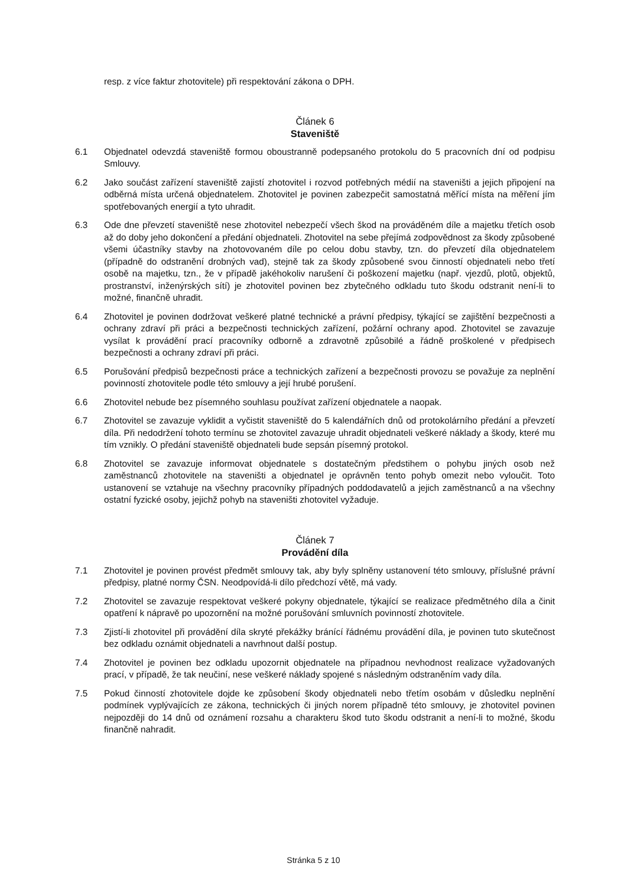resp. z více faktur zhotovitele) při respektování zákona o DPH.
Článek 6
Staveniště
6.1 Objednatel odevzdá staveniště formou oboustranně podepsaného protokolu do 5 pracovních dní od podpisu Smlouvy.
6.2 Jako součást zařízení staveniště zajistí zhotovitel i rozvod potřebných médií na staveništi a jejich připojení na odběrná místa určená objednatelem. Zhotovitel je povinen zabezpečit samostatná měřící místa na měření jím spotřebovaných energií a tyto uhradit.
6.3 Ode dne převzetí staveniště nese zhotovitel nebezpečí všech škod na prováděném díle a majetku třetích osob až do doby jeho dokončení a předání objednateli. Zhotovitel na sebe přejímá zodpovědnost za škody způsobené všemi účastníky stavby na zhotovovaném díle po celou dobu stavby, tzn. do převzetí díla objednatelem (případně do odstranění drobných vad), stejně tak za škody způsobené svou činností objednateli nebo třetí osobě na majetku, tzn., že v případě jakéhokoliv narušení či poškození majetku (např. vjezdů, plotů, objektů, prostranství, inženýrských sítí) je zhotovitel povinen bez zbytečného odkladu tuto škodu odstranit není-li to možné, finančně uhradit.
6.4 Zhotovitel je povinen dodržovat veškeré platné technické a právní předpisy, týkající se zajištění bezpečnosti a ochrany zdraví při práci a bezpečnosti technických zařízení, požární ochrany apod. Zhotovitel se zavazuje vysílat k provádění prací pracovníky odborně a zdravotně způsobilé a řádně proškolené v předpisech bezpečnosti a ochrany zdraví při práci.
6.5 Porušování předpisů bezpečnosti práce a technických zařízení a bezpečnosti provozu se považuje za neplnění povinností zhotovitele podle této smlouvy a její hrubé porušení.
6.6 Zhotovitel nebude bez písemného souhlasu používat zařízení objednatele a naopak.
6.7 Zhotovitel se zavazuje vyklidit a vyčistit staveniště do 5 kalendářních dnů od protokolárního předání a převzetí díla. Při nedodržení tohoto termínu se zhotovitel zavazuje uhradit objednateli veškeré náklady a škody, které mu tím vznikly. O předání staveniště objednateli bude sepsán písemný protokol.
6.8 Zhotovitel se zavazuje informovat objednatele s dostatečným předstihem o pohybu jiných osob než zaměstnanců zhotovitele na staveništi a objednatel je oprávněn tento pohyb omezit nebo vyloučit. Toto ustanovení se vztahuje na všechny pracovníky případných poddodavatelů a jejich zaměstnanců a na všechny ostatní fyzické osoby, jejichž pohyb na staveništi zhotovitel vyžaduje.
Článek 7
Provádění díla
7.1 Zhotovitel je povinen provést předmět smlouvy tak, aby byly splněny ustanovení této smlouvy, příslušné právní předpisy, platné normy ČSN. Neodpovídá-li dílo předchozí větě, má vady.
7.2 Zhotovitel se zavazuje respektovat veškeré pokyny objednatele, týkající se realizace předmětného díla a činit opatření k nápravě po upozornění na možné porušování smluvních povinností zhotovitele.
7.3 Zjistí-li zhotovitel při provádění díla skryté překážky bránící řádnému provádění díla, je povinen tuto skutečnost bez odkladu oznámit objednateli a navrhnout další postup.
7.4 Zhotovitel je povinen bez odkladu upozornit objednatele na případnou nevhodnost realizace vyžadovaných prací, v případě, že tak neučiní, nese veškeré náklady spojené s následným odstraněním vady díla.
7.5 Pokud činností zhotovitele dojde ke způsobení škody objednateli nebo třetím osobám v důsledku neplnění podmínek vyplývajících ze zákona, technických či jiných norem případně této smlouvy, je zhotovitel povinen nejpozději do 14 dnů od oznámení rozsahu a charakteru škod tuto škodu odstranit a není-li to možné, škodu finančně nahradit.
Stránka 5 z 10